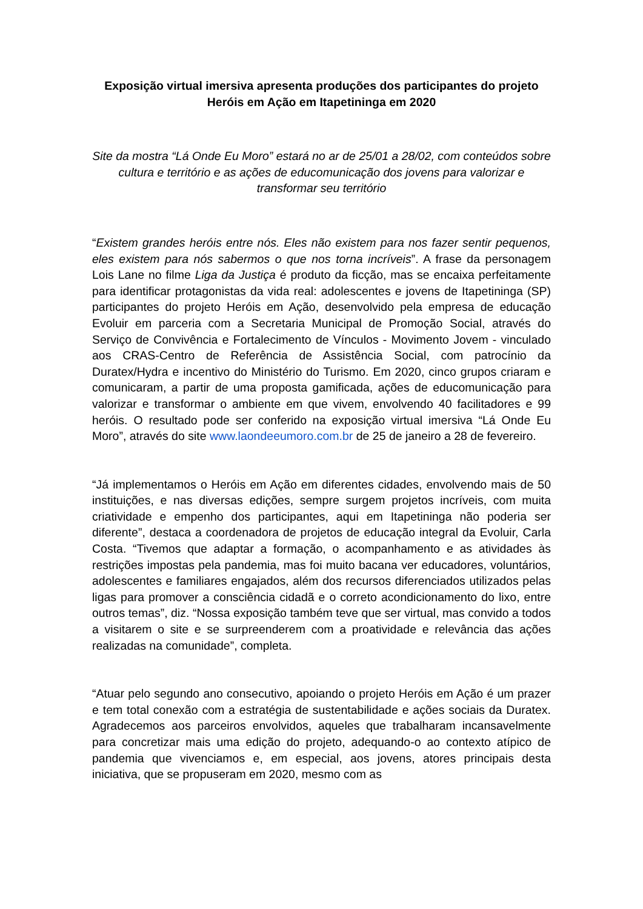Exposição virtual imersiva apresenta produções dos participantes do projeto Heróis em Ação em Itapetininga em 2020
Site da mostra “Lá Onde Eu Moro” estará no ar de 25/01 a 28/02, com conteúdos sobre cultura e território e as ações de educomunicação dos jovens para valorizar e transformar seu território
“Existem grandes heróis entre nós. Eles não existem para nos fazer sentir pequenos, eles existem para nós sabermos o que nos torna incríveis”. A frase da personagem Lois Lane no filme Liga da Justiça é produto da ficção, mas se encaixa perfeitamente para identificar protagonistas da vida real: adolescentes e jovens de Itapetininga (SP) participantes do projeto Heróis em Ação, desenvolvido pela empresa de educação Evoluir em parceria com a Secretaria Municipal de Promoção Social, através do Serviço de Convivência e Fortalecimento de Vínculos - Movimento Jovem - vinculado aos CRAS-Centro de Referência de Assistência Social, com patrocínio da Duratex/Hydra e incentivo do Ministério do Turismo. Em 2020, cinco grupos criaram e comunicaram, a partir de uma proposta gamificada, ações de educomunicação para valorizar e transformar o ambiente em que vivem, envolvendo 40 facilitadores e 99 heróis. O resultado pode ser conferido na exposição virtual imersiva “Lá Onde Eu Moro”, através do site www.laondeeumoro.com.br de 25 de janeiro a 28 de fevereiro.
“Já implementamos o Heróis em Ação em diferentes cidades, envolvendo mais de 50 instituições, e nas diversas edições, sempre surgem projetos incríveis, com muita criatividade e empenho dos participantes, aqui em Itapetininga não poderia ser diferente”, destaca a coordenadora de projetos de educação integral da Evoluir, Carla Costa. “Tivemos que adaptar a formação, o acompanhamento e as atividades às restrições impostas pela pandemia, mas foi muito bacana ver educadores, voluntários, adolescentes e familiares engajados, além dos recursos diferenciados utilizados pelas ligas para promover a consciência cidadã e o correto acondicionamento do lixo, entre outros temas”, diz. “Nossa exposição também teve que ser virtual, mas convido a todos a visitarem o site e se surpreenderem com a proatividade e relevância das ações realizadas na comunidade”, completa.
“Atuar pelo segundo ano consecutivo, apoiando o projeto Heróis em Ação é um prazer e tem total conexão com a estratégia de sustentabilidade e ações sociais da Duratex. Agradecemos aos parceiros envolvidos, aqueles que trabalharam incansavelmente para concretizar mais uma edição do projeto, adequando-o ao contexto atípico de pandemia que vivenciamos e, em especial, aos jovens, atores principais desta iniciativa, que se propuseram em 2020, mesmo com as